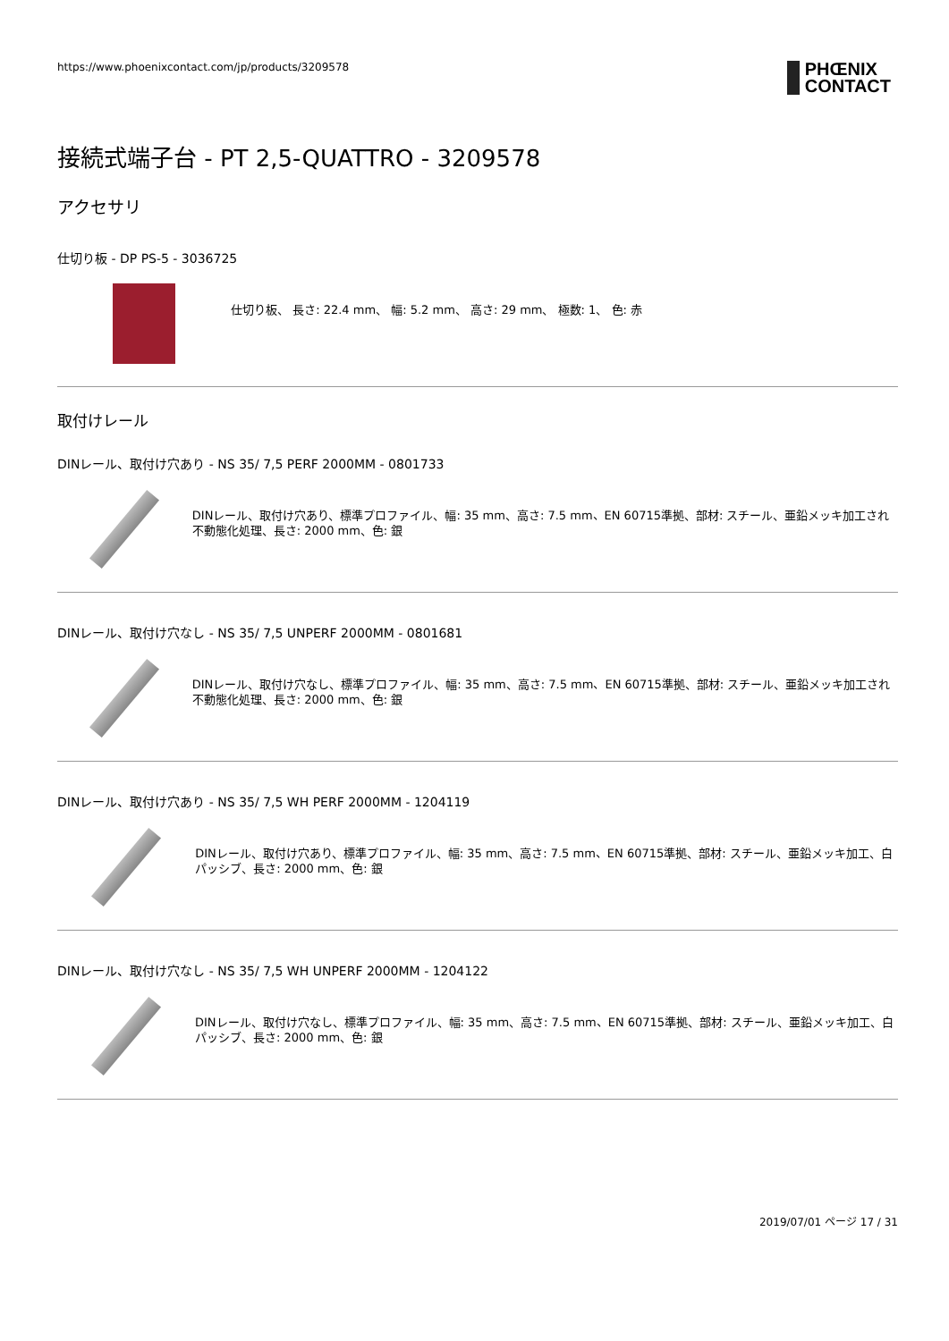https://www.phoenixcontact.com/jp/products/3209578
PHŒNIX
CONTACT
接続式端子台 - PT 2,5-QUATTRO - 3209578
アクセサリ
仕切り板 - DP PS-5 - 3036725
仕切り板、 長さ: 22.4 mm、 幅: 5.2 mm、 高さ: 29 mm、 極数: 1、 色: 赤
取付けレール
DINレール、取付け穴あり - NS 35/ 7,5 PERF 2000MM - 0801733
DINレール、取付け穴あり、標準プロファイル、幅: 35 mm、高さ: 7.5 mm、EN 60715準拠、部材: スチール、亜鉛メッキ加工され不動態化処理、長さ: 2000 mm、色: 銀
DINレール、取付け穴なし - NS 35/ 7,5 UNPERF 2000MM - 0801681
DINレール、取付け穴なし、標準プロファイル、幅: 35 mm、高さ: 7.5 mm、EN 60715準拠、部材: スチール、亜鉛メッキ加工され不動態化処理、長さ: 2000 mm、色: 銀
DINレール、取付け穴あり - NS 35/ 7,5 WH PERF 2000MM - 1204119
DINレール、取付け穴あり、標準プロファイル、幅: 35 mm、高さ: 7.5 mm、EN 60715準拠、部材: スチール、亜鉛メッキ加工、白パッシブ、長さ: 2000 mm、色: 銀
DINレール、取付け穴なし - NS 35/ 7,5 WH UNPERF 2000MM - 1204122
DINレール、取付け穴なし、標準プロファイル、幅: 35 mm、高さ: 7.5 mm、EN 60715準拠、部材: スチール、亜鉛メッキ加工、白パッシブ、長さ: 2000 mm、色: 銀
2019/07/01 ページ 17 / 31